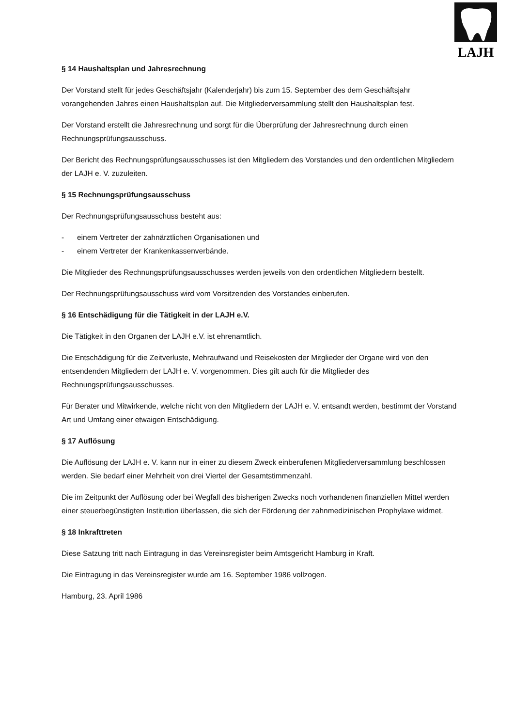LAJH
§ 14 Haushaltsplan und Jahresrechnung
Der Vorstand stellt für jedes Geschäftsjahr (Kalenderjahr) bis zum 15. September des dem Geschäftsjahr vorangehenden Jahres einen Haushaltsplan auf. Die Mitgliederversammlung stellt den Haushaltsplan fest.
Der Vorstand erstellt die Jahresrechnung und sorgt für die Überprüfung der Jahresrechnung durch einen Rechnungsprüfungsausschuss.
Der Bericht des Rechnungsprüfungsausschusses ist den Mitgliedern des Vorstandes und den ordentlichen Mitgliedern der LAJH e. V. zuzuleiten.
§ 15 Rechnungsprüfungsausschuss
Der Rechnungsprüfungsausschuss besteht aus:
- einem Vertreter der zahnärztlichen Organisationen und
- einem Vertreter der Krankenkassenverbände.
Die Mitglieder des Rechnungsprüfungsausschusses werden jeweils von den ordentlichen Mitgliedern bestellt.
Der Rechnungsprüfungsausschuss wird vom Vorsitzenden des Vorstandes einberufen.
§ 16 Entschädigung für die Tätigkeit in der LAJH e.V.
Die Tätigkeit in den Organen der LAJH e.V. ist ehrenamtlich.
Die Entschädigung für die Zeitverluste, Mehraufwand und Reisekosten der Mitglieder der Organe wird von den entsendenden Mitgliedern der LAJH e. V. vorgenommen. Dies gilt auch für die Mitglieder des Rechnungsprüfungsausschusses.
Für Berater und Mitwirkende, welche nicht von den Mitgliedern der LAJH e. V. entsandt werden, bestimmt der Vorstand Art und Umfang einer etwaigen Entschädigung.
§ 17 Auflösung
Die Auflösung der LAJH e. V. kann nur in einer zu diesem Zweck einberufenen Mitgliederversammlung beschlossen werden. Sie bedarf einer Mehrheit von drei Viertel der Gesamtstimmenzahl.
Die im Zeitpunkt der Auflösung oder bei Wegfall des bisherigen Zwecks noch vorhandenen finanziellen Mittel werden einer steuerbegünstigten Institution überlassen, die sich der Förderung der zahnmedizinischen Prophylaxe widmet.
§ 18 Inkrafttreten
Diese Satzung tritt nach Eintragung in das Vereinsregister beim Amtsgericht Hamburg in Kraft.
Die Eintragung in das Vereinsregister wurde am 16. September 1986 vollzogen.
Hamburg, 23. April 1986